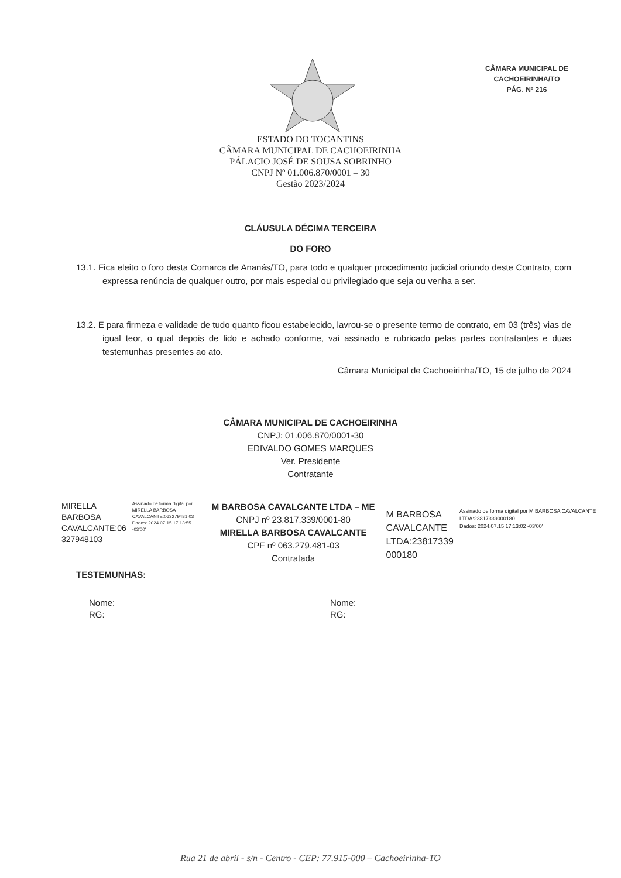CÂMARA MUNICIPAL DE
CACHOEIRINHA/TO
PÁG. Nº 216
ESTADO DO TOCANTINS
CÂMARA MUNICIPAL DE CACHOEIRINHA
PÁLACIO JOSÉ DE SOUSA SOBRINHO
CNPJ Nº 01.006.870/0001 – 30
Gestão 2023/2024
CLÁUSULA DÉCIMA TERCEIRA
DO FORO
13.1. Fica eleito o foro desta Comarca de Ananás/TO, para todo e qualquer procedimento judicial oriundo deste Contrato, com expressa renúncia de qualquer outro, por mais especial ou privilegiado que seja ou venha a ser.
13.2. E para firmeza e validade de tudo quanto ficou estabelecido, lavrou-se o presente termo de contrato, em 03 (três) vias de igual teor, o qual depois de lido e achado conforme, vai assinado e rubricado pelas partes contratantes e duas testemunhas presentes ao ato.
Câmara Municipal de Cachoeirinha/TO, 15 de julho de 2024
CÂMARA MUNICIPAL DE CACHOEIRINHA
CNPJ: 01.006.870/0001-30
EDIVALDO GOMES MARQUES
Ver. Presidente
Contratante
MIRELLA
BARBOSA
CAVALCANTE:06
327948103
Assinado de forma digital por MIRELLA BARBOSA CAVALCANTE:063279481 03
Dados: 2024.07.15 17:13:55 -03'00'
M BARBOSA CAVALCANTE LTDA – ME
CNPJ nº 23.817.339/0001-80
MIRELLA BARBOSA CAVALCANTE
CPF nº 063.279.481-03
Contratada
M BARBOSA
CAVALCANTE
LTDA:23817339
000180
Assinado de forma digital por M BARBOSA CAVALCANTE LTDA:23817339000180
Dados: 2024.07.15 17:13:02 -03'00'
TESTEMUNHAS:
Nome:
RG:
Nome:
RG:
Rua 21 de abril - s/n - Centro - CEP: 77.915-000 – Cachoeirinha-TO